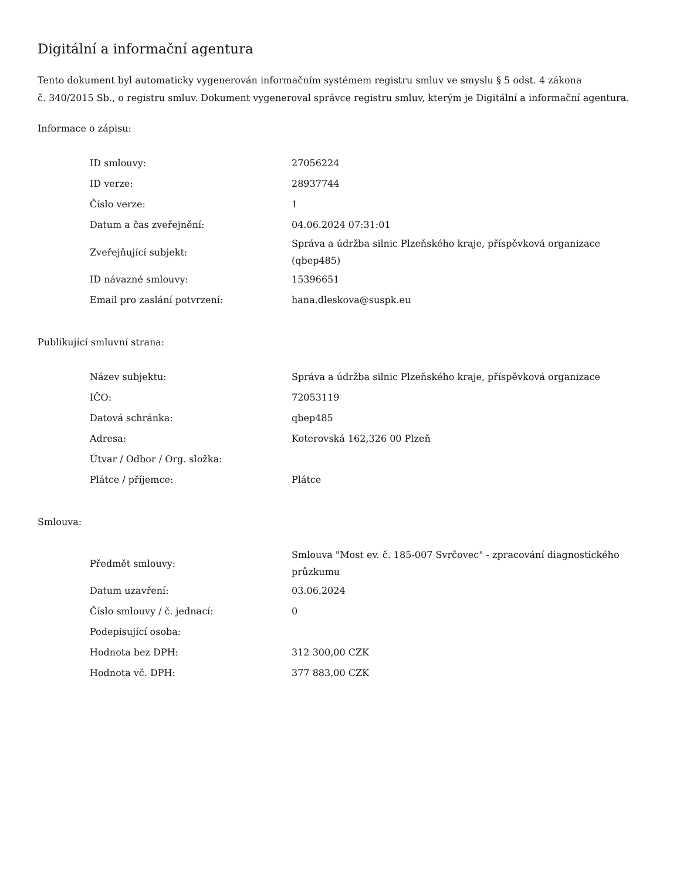Digitální a informační agentura
Tento dokument byl automaticky vygenerován informačním systémem registru smluv ve smyslu § 5 odst. 4 zákona
č. 340/2015 Sb., o registru smluv. Dokument vygeneroval správce registru smluv, kterým je Digitální a informační agentura.
Informace o zápisu:
| ID smlouvy: | 27056224 |
| ID verze: | 28937744 |
| Číslo verze: | 1 |
| Datum a čas zveřejnění: | 04.06.2024 07:31:01 |
| Zveřejňující subjekt: | Správa a údržba silnic Plzeňského kraje, příspěvková organizace (qbep485) |
| ID návazné smlouvy: | 15396651 |
| Email pro zaslání potvrzení: | hana.dleskova@suspk.eu |
Publikující smluvní strana:
| Název subjektu: | Správa a údržba silnic Plzeňského kraje, příspěvková organizace |
| IČO: | 72053119 |
| Datová schránka: | qbep485 |
| Adresa: | Koterovská 162,326 00 Plzeň |
| Útvar / Odbor / Org. složka: | |
| Plátce / příjemce: | Plátce |
Smlouva:
| Předmět smlouvy: | Smlouva "Most ev. č. 185-007 Svrčovec" - zpracování diagnostického průzkumu |
| Datum uzavření: | 03.06.2024 |
| Číslo smlouvy / č. jednací: | 0 |
| Podepisující osoba: | |
| Hodnota bez DPH: | 312 300,00 CZK |
| Hodnota vč. DPH: | 377 883,00 CZK |